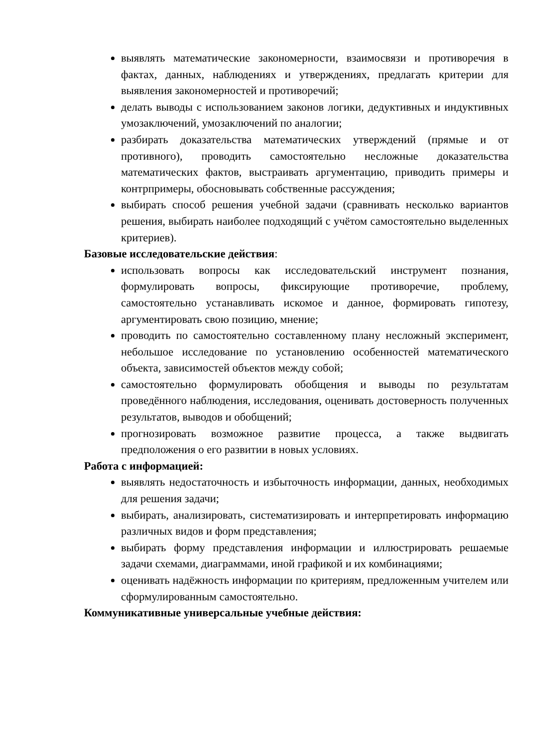выявлять математические закономерности, взаимосвязи и противоречия в фактах, данных, наблюдениях и утверждениях, предлагать критерии для выявления закономерностей и противоречий;
делать выводы с использованием законов логики, дедуктивных и индуктивных умозаключений, умозаключений по аналогии;
разбирать доказательства математических утверждений (прямые и от противного), проводить самостоятельно несложные доказательства математических фактов, выстраивать аргументацию, приводить примеры и контрпримеры, обосновывать собственные рассуждения;
выбирать способ решения учебной задачи (сравнивать несколько вариантов решения, выбирать наиболее подходящий с учётом самостоятельно выделенных критериев).
Базовые исследовательские действия:
использовать вопросы как исследовательский инструмент познания, формулировать вопросы, фиксирующие противоречие, проблему, самостоятельно устанавливать искомое и данное, формировать гипотезу, аргументировать свою позицию, мнение;
проводить по самостоятельно составленному плану несложный эксперимент, небольшое исследование по установлению особенностей математического объекта, зависимостей объектов между собой;
самостоятельно формулировать обобщения и выводы по результатам проведённого наблюдения, исследования, оценивать достоверность полученных результатов, выводов и обобщений;
прогнозировать возможное развитие процесса, а также выдвигать предположения о его развитии в новых условиях.
Работа с информацией:
выявлять недостаточность и избыточность информации, данных, необходимых для решения задачи;
выбирать, анализировать, систематизировать и интерпретировать информацию различных видов и форм представления;
выбирать форму представления информации и иллюстрировать решаемые задачи схемами, диаграммами, иной графикой и их комбинациями;
оценивать надёжность информации по критериям, предложенным учителем или сформулированным самостоятельно.
Коммуникативные универсальные учебные действия: